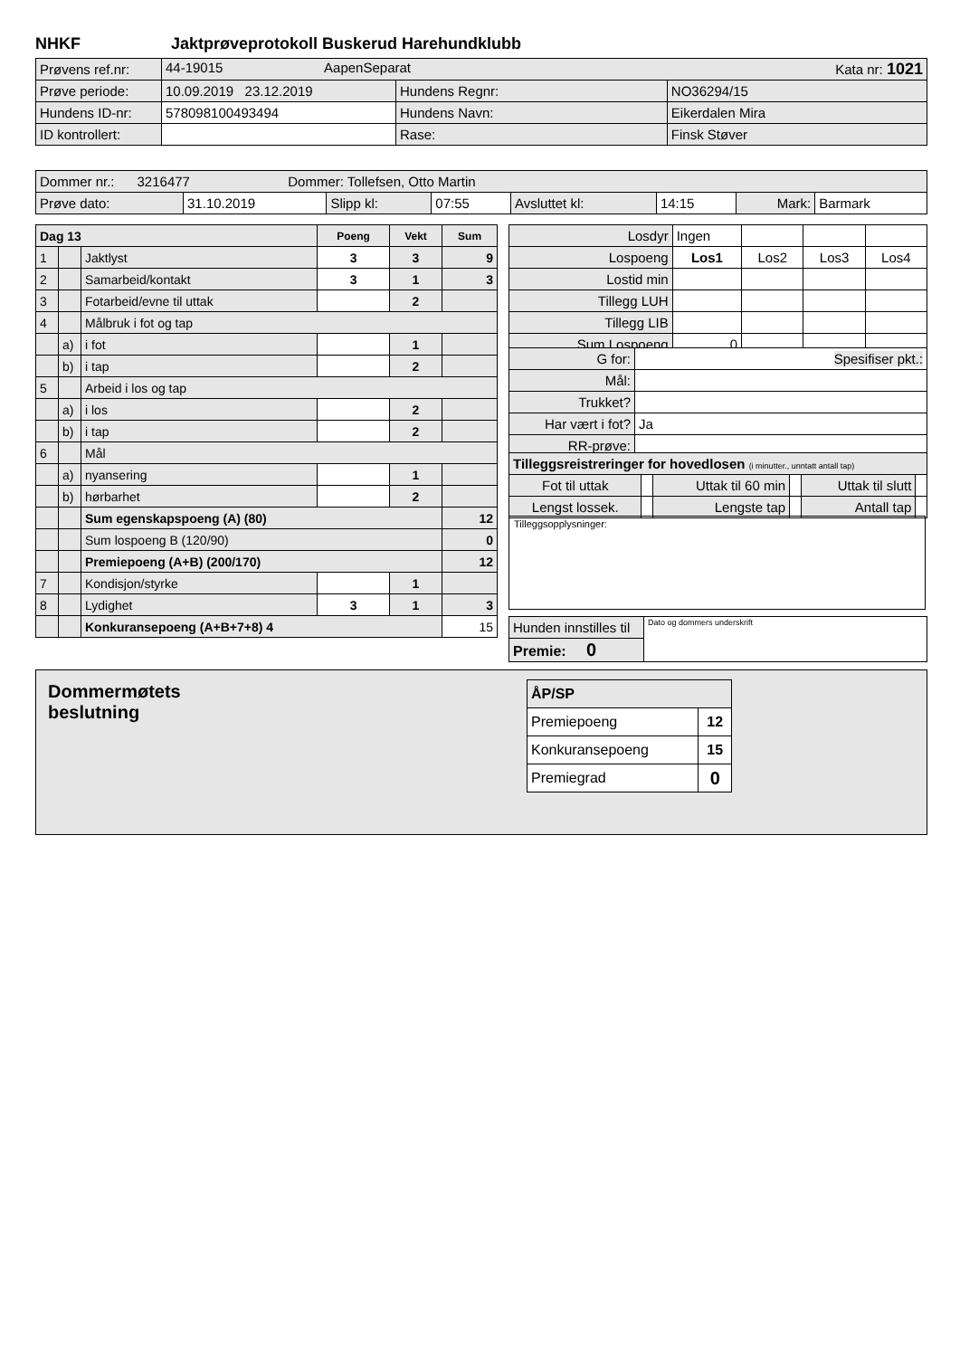NHKF Jaktprøveprotokoll Buskerud Harehundklubb
| Prøvens ref.nr: | 44-19015 AapenSeparat Kata nr: 1021 | | |
| Prøve periode: | 10.09.2019 23.12.2019 | Hundens Regnr: | NO36294/15 |
| Hundens ID-nr: | 578098100493494 | Hundens Navn: | Eikerdalen Mira |
| ID kontrollert: | | Rase: | Finsk Støver |
| Dommer nr.: 3216477 Dommer: Tollefsen, Otto Martin | | | | | | | |
| Prøve dato: | 31.10.2019 | Slipp kl: | 07:55 | Avsluttet kl: | 14:15 | Mark: | Barmark |
| Dag 13 | | | Poeng | Vekt | Sum |
| 1 | | Jaktlyst | 3 | 3 | 9 |
| 2 | | Samarbeid/kontakt | 3 | 1 | 3 |
| 3 | | Fotarbeid/evne til uttak | | 2 | |
| 4 | | Målbruk i fot og tap | | | |
| | a) | i fot | | 1 | |
| | b) | i tap | | 2 | |
| 5 | | Arbeid i los og tap | | | |
| | a) | i los | | 2 | |
| | b) | i tap | | 2 | |
| 6 | | Mål | | | |
| | a) | nyansering | | 1 | |
| | b) | hørbarhet | | 2 | |
| | | Sum egenskapspoeng (A) (80) | | | 12 |
| | | Sum lospoeng B (120/90) | | | 0 |
| | | Premiepoeng (A+B) (200/170) | | | 12 |
| 7 | | Kondisjon/styrke | | 1 | |
| 8 | | Lydighet | 3 | 1 | 3 |
| | | Konkuransepoeng (A+B+7+8) 4 | | | 15 |
| Losdyr | Ingen | | | |
| Lospoeng | Los1 | Los2 | Los3 | Los4 |
| Lostid min | | | | |
| Tillegg LUH | | | | |
| Tillegg LIB | | | | |
| Sum Lospoeng | 0 | | | |
| G for: | Spesifiser pkt.: |
| Mål: | |
| Trukket? | |
| Har vært i fot? | Ja |
| RR-prøve: | |
| Tilleggsreistreringer for hovedlosen (i minutter., unntatt antall tap) | | | | | |
| Fot til uttak | | Uttak til 60 min | | Uttak til slutt | |
| Lengst lossek. | | Lengste tap | | Antall tap | |
Tilleggsopplysninger:
| Hunden innstilles til | Dato og dommers underskrift |
| Premie: 0 | |
Dommermøtets
beslutning
| ÅP/SP | |
| Premiepoeng | 12 |
| Konkuransepoeng | 15 |
| Premiegrad | 0 |